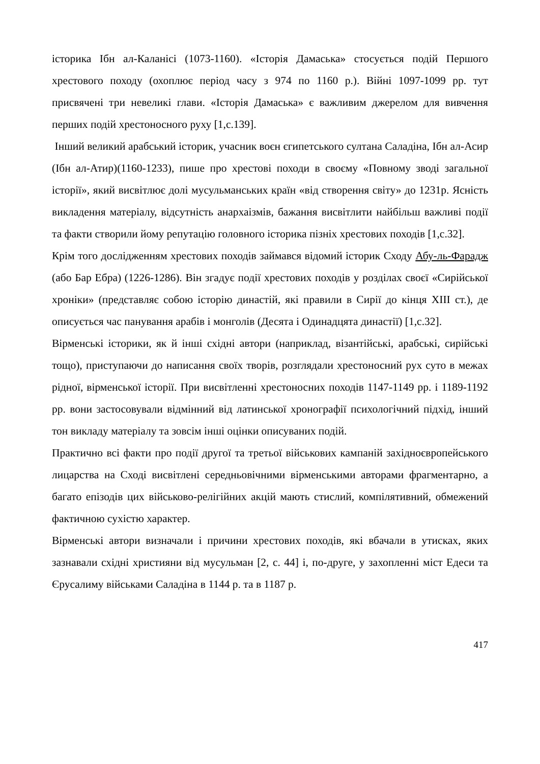історика Ібн ал-Каланісі (1073-1160). «Історія Дамаська» стосується подій Першого хрестового походу (охоплює період часу з 974 по 1160 р.). Війні 1097-1099 рр. тут присвячені три невеликі глави. «Історія Дамаська» є важливим джерелом для вивчення перших подій хрестоносного руху [1,с.139].
Інший великий арабський історик, учасник воєн єгипетського султана Саладіна, Ібн ал-Асир (Ібн ал-Атир)(1160-1233), пише про хрестові походи в своєму «Повному зводі загальної історії», який висвітлює долі мусульманських країн «від створення світу» до 1231р. Ясність викладення матеріалу, відсутність анархаізмів, бажання висвітлити найбільш важливі події та факти створили йому репутацію головного історика пізніх хрестових походів [1,с.32].
Крім того дослідженням хрестових походів займався відомий історик Сходу Абу-ль-Фарадж (або Бар Ебра) (1226-1286). Він згадує події хрестових походів у розділах своєї «Сирійської хроніки» (представляє собою історію династій, які правили в Сирії до кінця XIII ст.), де описується час панування арабів і монголів (Десята і Одинадцята династії) [1,с.32].
Вірменські історики, як й інші східні автори (наприклад, візантійські, арабські, сирійські тощо), приступаючи до написання своїх творів, розглядали хрестоносний рух суто в межах рідної, вірменської історії. При висвітленні хрестоносних походів 1147-1149 рр. і 1189-1192 рр. вони застосовували відмінний від латинської хронографії психологічний підхід, інший тон викладу матеріалу та зовсім інші оцінки описуваних подій.
Практично всі факти про події другої та третьої військових кампаній західноєвропейського лицарства на Сході висвітлені середньовічними вірменськими авторами фрагментарно, а багато епізодів цих військово-релігійних акцій мають стислий, компілятивний, обмежений фактичною сухістю характер.
Вірменські автори визначали і причини хрестових походів, які вбачали в утисках, яких зазнавали східні християни від мусульман [2, с. 44] і, по-друге, у захопленні міст Едеси та Єрусалиму військами Саладіна в 1144 р. та в 1187 р.
417